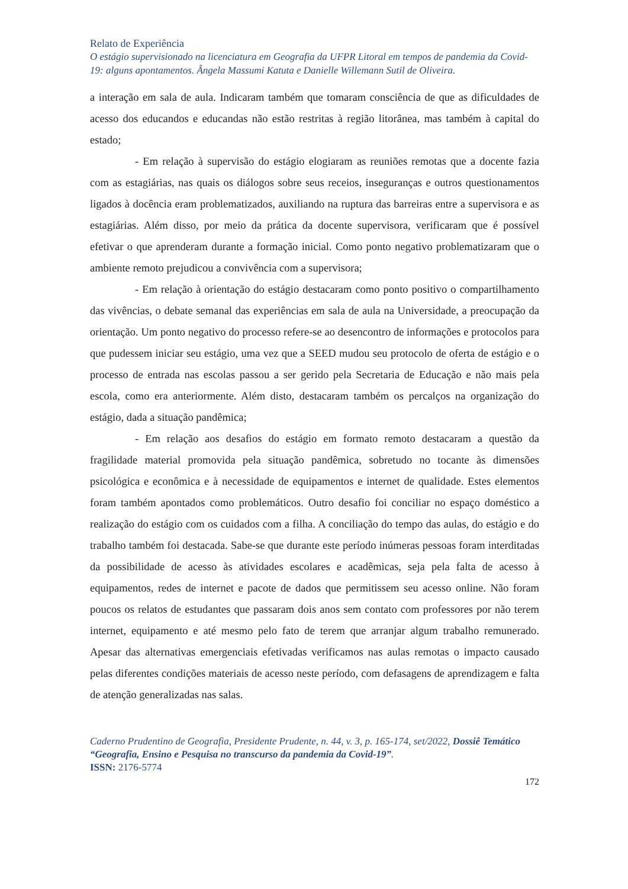Relato de Experiência
O estágio supervisionado na licenciatura em Geografia da UFPR Litoral em tempos de pandemia da Covid-19: alguns apontamentos. Ângela Massumi Katuta e Danielle Willemann Sutil de Oliveira.
a interação em sala de aula. Indicaram também que tomaram consciência de que as dificuldades de acesso dos educandos e educandas não estão restritas à região litorânea, mas também à capital do estado;
- Em relação à supervisão do estágio elogiaram as reuniões remotas que a docente fazia com as estagiárias, nas quais os diálogos sobre seus receios, inseguranças e outros questionamentos ligados à docência eram problematizados, auxiliando na ruptura das barreiras entre a supervisora e as estagiárias. Além disso, por meio da prática da docente supervisora, verificaram que é possível efetivar o que aprenderam durante a formação inicial. Como ponto negativo problematizaram que o ambiente remoto prejudicou a convivência com a supervisora;
- Em relação à orientação do estágio destacaram como ponto positivo o compartilhamento das vivências, o debate semanal das experiências em sala de aula na Universidade, a preocupação da orientação. Um ponto negativo do processo refere-se ao desencontro de informações e protocolos para que pudessem iniciar seu estágio, uma vez que a SEED mudou seu protocolo de oferta de estágio e o processo de entrada nas escolas passou a ser gerido pela Secretaria de Educação e não mais pela escola, como era anteriormente. Além disto, destacaram também os percalços na organização do estágio, dada a situação pandêmica;
- Em relação aos desafios do estágio em formato remoto destacaram a questão da fragilidade material promovida pela situação pandêmica, sobretudo no tocante às dimensões psicológica e econômica e à necessidade de equipamentos e internet de qualidade. Estes elementos foram também apontados como problemáticos. Outro desafio foi conciliar no espaço doméstico a realização do estágio com os cuidados com a filha. A conciliação do tempo das aulas, do estágio e do trabalho também foi destacada. Sabe-se que durante este período inúmeras pessoas foram interditadas da possibilidade de acesso às atividades escolares e acadêmicas, seja pela falta de acesso à equipamentos, redes de internet e pacote de dados que permitissem seu acesso online. Não foram poucos os relatos de estudantes que passaram dois anos sem contato com professores por não terem internet, equipamento e até mesmo pelo fato de terem que arranjar algum trabalho remunerado. Apesar das alternativas emergenciais efetivadas verificamos nas aulas remotas o impacto causado pelas diferentes condições materiais de acesso neste período, com defasagens de aprendizagem e falta de atenção generalizadas nas salas.
Caderno Prudentino de Geografia, Presidente Prudente, n. 44, v. 3, p. 165-174, set/2022, Dossiê Temático “Geografia, Ensino e Pesquisa no transcurso da pandemia da Covid-19”.
ISSN: 2176-5774
172